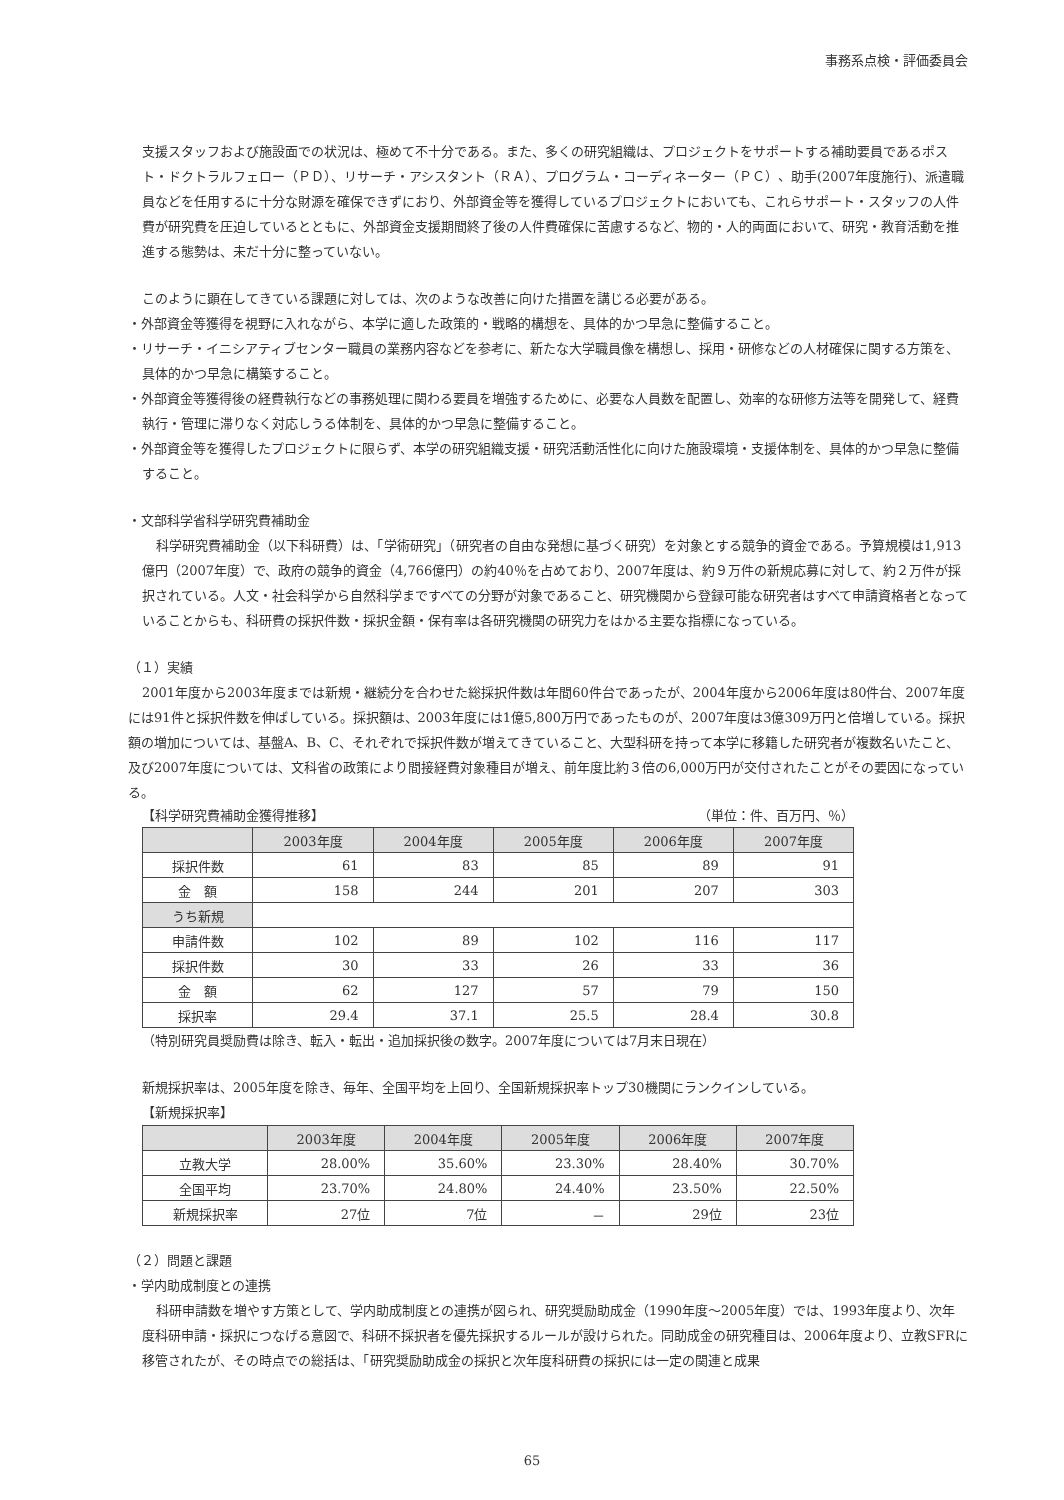事務系点検・評価委員会
支援スタッフおよび施設面での状況は、極めて不十分である。また、多くの研究組織は、プロジェクトをサポートする補助要員であるポスト・ドクトラルフェロー（ＰＤ）、リサーチ・アシスタント（ＲＡ）、プログラム・コーディネーター（ＰＣ）、助手(2007年度施行)、派遣職員などを任用するに十分な財源を確保できずにおり、外部資金等を獲得しているプロジェクトにおいても、これらサポート・スタッフの人件費が研究費を圧迫しているとともに、外部資金支援期間終了後の人件費確保に苦慮するなど、物的・人的両面において、研究・教育活動を推進する態勢は、未だ十分に整っていない。
このように顕在してきている課題に対しては、次のような改善に向けた措置を講じる必要がある。
・外部資金等獲得を視野に入れながら、本学に適した政策的・戦略的構想を、具体的かつ早急に整備すること。
・リサーチ・イニシアティブセンター職員の業務内容などを参考に、新たな大学職員像を構想し、採用・研修などの人材確保に関する方策を、具体的かつ早急に構築すること。
・外部資金等獲得後の経費執行などの事務処理に関わる要員を増強するために、必要な人員数を配置し、効率的な研修方法等を開発して、経費執行・管理に滞りなく対応しうる体制を、具体的かつ早急に整備すること。
・外部資金等を獲得したプロジェクトに限らず、本学の研究組織支援・研究活動活性化に向けた施設環境・支援体制を、具体的かつ早急に整備すること。
・文部科学省科学研究費補助金
科学研究費補助金（以下科研費）は、「学術研究」（研究者の自由な発想に基づく研究）を対象とする競争的資金である。予算規模は1,913億円（2007年度）で、政府の競争的資金（4,766億円）の約40％を占めており、2007年度は、約９万件の新規応募に対して、約２万件が採択されている。人文・社会科学から自然科学まですべての分野が対象であること、研究機関から登録可能な研究者はすべて申請資格者となっていることからも、科研費の採択件数・採択金額・保有率は各研究機関の研究力をはかる主要な指標になっている。
（１）実績
2001年度から2003年度までは新規・継続分を合わせた総採択件数は年間60件台であったが、2004年度から2006年度は80件台、2007年度には91件と採択件数を伸ばしている。採択額は、2003年度には1億5,800万円であったものが、2007年度は3億309万円と倍増している。採択額の増加については、基盤A、B、C、それぞれで採択件数が増えてきていること、大型科研を持って本学に移籍した研究者が複数名いたこと、及び2007年度については、文科省の政策により間接経費対象種目が増え、前年度比約３倍の6,000万円が交付されたことがその要因になっている。
【科学研究費補助金獲得推移】 （単位：件、百万円、％）
| | 2003年度 | 2004年度 | 2005年度 | 2006年度 | 2007年度 |
| --- | --- | --- | --- | --- | --- |
| 採択件数 | 61 | 83 | 85 | 89 | 91 |
| 金 額 | 158 | 244 | 201 | 207 | 303 |
| うち新規 | | | | | |
| 申請件数 | 102 | 89 | 102 | 116 | 117 |
| 採択件数 | 30 | 33 | 26 | 33 | 36 |
| 金 額 | 62 | 127 | 57 | 79 | 150 |
| 採択率 | 29.4 | 37.1 | 25.5 | 28.4 | 30.8 |
（特別研究員奨励費は除き、転入・転出・追加採択後の数字。2007年度については7月末日現在）
新規採択率は、2005年度を除き、毎年、全国平均を上回り、全国新規採択率トップ30機関にランクインしている。
【新規採択率】
| | 2003年度 | 2004年度 | 2005年度 | 2006年度 | 2007年度 |
| --- | --- | --- | --- | --- | --- |
| 立教大学 | 28.00% | 35.60% | 23.30% | 28.40% | 30.70% |
| 全国平均 | 23.70% | 24.80% | 24.40% | 23.50% | 22.50% |
| 新規採択率 | 27位 | 7位 | － | 29位 | 23位 |
（２）問題と課題
・学内助成制度との連携
科研申請数を増やす方策として、学内助成制度との連携が図られ、研究奨励助成金（1990年度～2005年度）では、1993年度より、次年度科研申請・採択につなげる意図で、科研不採択者を優先採択するルールが設けられた。同助成金の研究種目は、2006年度より、立教SFRに移管されたが、その時点での総括は、「研究奨励助成金の採択と次年度科研費の採択には一定の関連と成果
65